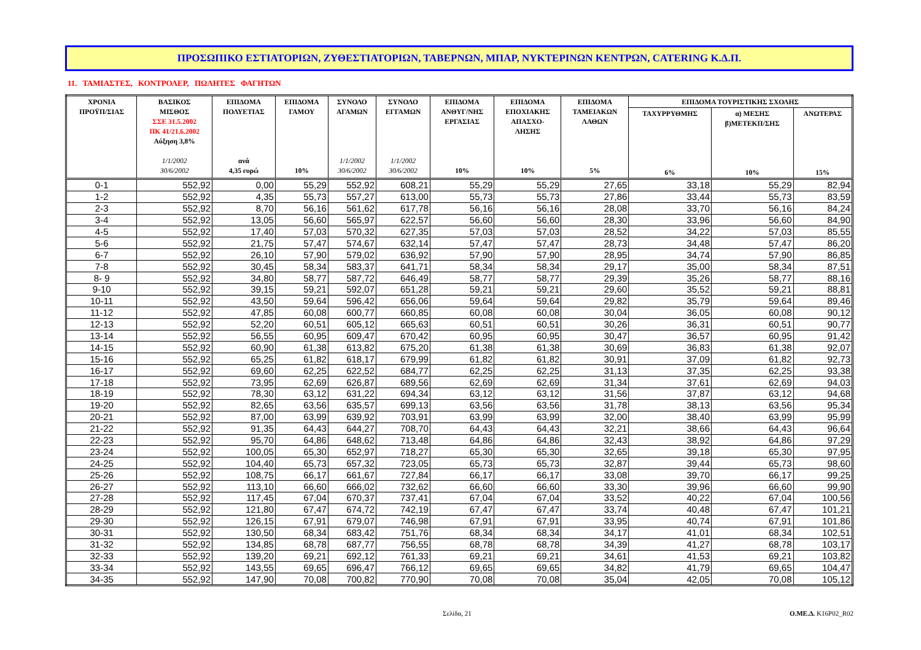ΠΡΟΣΩΠΙΚΟ ΕΣΤΙΑΤΟΡΙΩΝ, ΖΥΘΕΣΤΙΑΤΟΡΙΩΝ, ΤΑΒΕΡΝΩΝ, ΜΠΑΡ, ΝΥΚΤΕΡΙΝΩΝ ΚΕΝΤΡΩΝ, CATERING Κ.Δ.Π.
11. ΤΑΜΙΑΣΤΕΣ, ΚΟΝΤΡΟΛΕΡ, ΠΩΛΗΤΕΣ ΦΑΓΗΤΩΝ
| ΧΡΟΝΙΑ ΠΡΟΫΠ/ΣΙΑΣ | ΒΑΣΙΚΟΣ ΜΙΣΘΟΣ ΣΣΕ 31.5.2002 ΠΚ 41/21.6.2002 Αύξηση 3,8% 1/1/2002 30/6/2002 | ΕΠΙΔΟΜΑ ΠΟΛΥΕΤΙΑΣ ανά 4,35 ευρώ | ΕΠΙΔΟΜΑ ΓΑΜΟΥ 10% | ΣΥΝΟΛΟ ΑΓΑΜΩΝ 1/1/2002 30/6/2002 | ΣΥΝΟΛΟ ΕΓΓΑΜΩΝ 1/1/2002 30/6/2002 | ΕΠΙΔΟΜΑ ΑΝΘΥΓ/ΝΗΣ ΕΡΓΑΣΙΑΣ 10% | ΕΠΙΔΟΜΑ ΕΠΟΧΙΑΚΗΣ ΑΠΑΣΧΟ- ΛΗΣΗΣ 10% | ΕΠΙΔΟΜΑ ΤΑΜΕΙΑΚΩΝ ΛΑΘΩΝ 5% | ΕΠΙΔΟΜΑ ΤΟΥΡΙΣΤΙΚΗΣ ΣΧΟΛΗΣ | | |
| --- | --- | --- | --- | --- | --- | --- | --- | --- | --- | --- | --- |
| | | | | | | | | | ΤΑΧΥΡΡΥΘΜΗΣ 6% | α) ΜΕΣΗΣ β)ΜΕΤΕΚΠ/ΣΗΣ 10% | ΑΝΩΤΕΡΑΣ 15% |
| 0-1 | 552,92 | 0,00 | 55,29 | 552,92 | 608,21 | 55,29 | 55,29 | 27,65 | 33,18 | 55,29 | 82,94 |
| 1-2 | 552,92 | 4,35 | 55,73 | 557,27 | 613,00 | 55,73 | 55,73 | 27,86 | 33,44 | 55,73 | 83,59 |
| 2-3 | 552,92 | 8,70 | 56,16 | 561,62 | 617,78 | 56,16 | 56,16 | 28,08 | 33,70 | 56,16 | 84,24 |
| 3-4 | 552,92 | 13,05 | 56,60 | 565,97 | 622,57 | 56,60 | 56,60 | 28,30 | 33,96 | 56,60 | 84,90 |
| 4-5 | 552,92 | 17,40 | 57,03 | 570,32 | 627,35 | 57,03 | 57,03 | 28,52 | 34,22 | 57,03 | 85,55 |
| 5-6 | 552,92 | 21,75 | 57,47 | 574,67 | 632,14 | 57,47 | 57,47 | 28,73 | 34,48 | 57,47 | 86,20 |
| 6-7 | 552,92 | 26,10 | 57,90 | 579,02 | 636,92 | 57,90 | 57,90 | 28,95 | 34,74 | 57,90 | 86,85 |
| 7-8 | 552,92 | 30,45 | 58,34 | 583,37 | 641,71 | 58,34 | 58,34 | 29,17 | 35,00 | 58,34 | 87,51 |
| 8- 9 | 552,92 | 34,80 | 58,77 | 587,72 | 646,49 | 58,77 | 58,77 | 29,39 | 35,26 | 58,77 | 88,16 |
| 9-10 | 552,92 | 39,15 | 59,21 | 592,07 | 651,28 | 59,21 | 59,21 | 29,60 | 35,52 | 59,21 | 88,81 |
| 10-11 | 552,92 | 43,50 | 59,64 | 596,42 | 656,06 | 59,64 | 59,64 | 29,82 | 35,79 | 59,64 | 89,46 |
| 11-12 | 552,92 | 47,85 | 60,08 | 600,77 | 660,85 | 60,08 | 60,08 | 30,04 | 36,05 | 60,08 | 90,12 |
| 12-13 | 552,92 | 52,20 | 60,51 | 605,12 | 665,63 | 60,51 | 60,51 | 30,26 | 36,31 | 60,51 | 90,77 |
| 13-14 | 552,92 | 56,55 | 60,95 | 609,47 | 670,42 | 60,95 | 60,95 | 30,47 | 36,57 | 60,95 | 91,42 |
| 14-15 | 552,92 | 60,90 | 61,38 | 613,82 | 675,20 | 61,38 | 61,38 | 30,69 | 36,83 | 61,38 | 92,07 |
| 15-16 | 552,92 | 65,25 | 61,82 | 618,17 | 679,99 | 61,82 | 61,82 | 30,91 | 37,09 | 61,82 | 92,73 |
| 16-17 | 552,92 | 69,60 | 62,25 | 622,52 | 684,77 | 62,25 | 62,25 | 31,13 | 37,35 | 62,25 | 93,38 |
| 17-18 | 552,92 | 73,95 | 62,69 | 626,87 | 689,56 | 62,69 | 62,69 | 31,34 | 37,61 | 62,69 | 94,03 |
| 18-19 | 552,92 | 78,30 | 63,12 | 631,22 | 694,34 | 63,12 | 63,12 | 31,56 | 37,87 | 63,12 | 94,68 |
| 19-20 | 552,92 | 82,65 | 63,56 | 635,57 | 699,13 | 63,56 | 63,56 | 31,78 | 38,13 | 63,56 | 95,34 |
| 20-21 | 552,92 | 87,00 | 63,99 | 639,92 | 703,91 | 63,99 | 63,99 | 32,00 | 38,40 | 63,99 | 95,99 |
| 21-22 | 552,92 | 91,35 | 64,43 | 644,27 | 708,70 | 64,43 | 64,43 | 32,21 | 38,66 | 64,43 | 96,64 |
| 22-23 | 552,92 | 95,70 | 64,86 | 648,62 | 713,48 | 64,86 | 64,86 | 32,43 | 38,92 | 64,86 | 97,29 |
| 23-24 | 552,92 | 100,05 | 65,30 | 652,97 | 718,27 | 65,30 | 65,30 | 32,65 | 39,18 | 65,30 | 97,95 |
| 24-25 | 552,92 | 104,40 | 65,73 | 657,32 | 723,05 | 65,73 | 65,73 | 32,87 | 39,44 | 65,73 | 98,60 |
| 25-26 | 552,92 | 108,75 | 66,17 | 661,67 | 727,84 | 66,17 | 66,17 | 33,08 | 39,70 | 66,17 | 99,25 |
| 26-27 | 552,92 | 113,10 | 66,60 | 666,02 | 732,62 | 66,60 | 66,60 | 33,30 | 39,96 | 66,60 | 99,90 |
| 27-28 | 552,92 | 117,45 | 67,04 | 670,37 | 737,41 | 67,04 | 67,04 | 33,52 | 40,22 | 67,04 | 100,56 |
| 28-29 | 552,92 | 121,80 | 67,47 | 674,72 | 742,19 | 67,47 | 67,47 | 33,74 | 40,48 | 67,47 | 101,21 |
| 29-30 | 552,92 | 126,15 | 67,91 | 679,07 | 746,98 | 67,91 | 67,91 | 33,95 | 40,74 | 67,91 | 101,86 |
| 30-31 | 552,92 | 130,50 | 68,34 | 683,42 | 751,76 | 68,34 | 68,34 | 34,17 | 41,01 | 68,34 | 102,51 |
| 31-32 | 552,92 | 134,85 | 68,78 | 687,77 | 756,55 | 68,78 | 68,78 | 34,39 | 41,27 | 68,78 | 103,17 |
| 32-33 | 552,92 | 139,20 | 69,21 | 692,12 | 761,33 | 69,21 | 69,21 | 34,61 | 41,53 | 69,21 | 103,82 |
| 33-34 | 552,92 | 143,55 | 69,65 | 696,47 | 766,12 | 69,65 | 69,65 | 34,82 | 41,79 | 69,65 | 104,47 |
| 34-35 | 552,92 | 147,90 | 70,08 | 700,82 | 770,90 | 70,08 | 70,08 | 35,04 | 42,05 | 70,08 | 105,12 |
Σελίδα, 21 Ο.ΜΕ.Δ. K16P02_R02